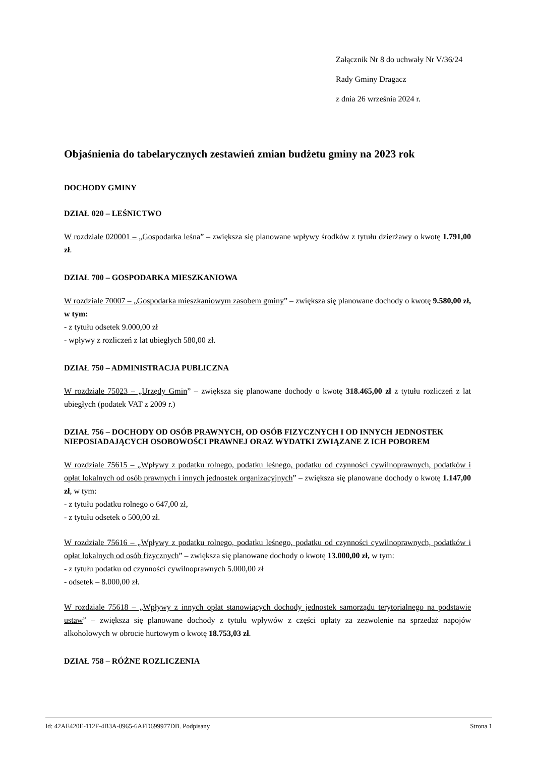Załącznik Nr 8 do uchwały Nr V/36/24
Rady Gminy Dragacz
z dnia 26 września 2024 r.
Objaśnienia do tabelarycznych zestawień zmian budżetu gminy na 2023 rok
DOCHODY GMINY
DZIAŁ 020 – LEŚNICTWO
W rozdziale 020001 – „Gospodarka leśna” – zwiększa się planowane wpływy środków z tytułu dzierżawy o kwotę 1.791,00 zł.
DZIAŁ 700 – GOSPODARKA MIESZKANIOWA
W rozdziale 70007 – „Gospodarka mieszkaniowym zasobem gminy” – zwiększa się planowane dochody o kwotę 9.580,00 zł, w tym:
- z tytułu odsetek 9.000,00 zł
- wpływy z rozliczeń z lat ubiegłych 580,00 zł.
DZIAŁ 750 – ADMINISTRACJA PUBLICZNA
W rozdziale 75023 – „Urzędy Gmin” – zwiększa się planowane dochody o kwotę 318.465,00 zł z tytułu rozliczeń z lat ubiegłych (podatek VAT z 2009 r.)
DZIAŁ 756 – DOCHODY OD OSÓB PRAWNYCH, OD OSÓB FIZYCZNYCH I OD INNYCH JEDNOSTEK NIEPOSIADAJĄCYCH OSOBOWOŚCI PRAWNEJ ORAZ WYDATKI ZWIĄZANE Z ICH POBOREM
W rozdziale 75615 – „Wpływy z podatku rolnego, podatku leśnego, podatku od czynności cywilnoprawnych, podatków i opłat lokalnych od osób prawnych i innych jednostek organizacyjnych” – zwiększa się planowane dochody o kwotę 1.147,00 zł, w tym:
- z tytułu podatku rolnego o 647,00 zł,
- z tytułu odsetek o 500,00 zł.
W rozdziale 75616 – „Wpływy z podatku rolnego, podatku leśnego, podatku od czynności cywilnoprawnych, podatków i opłat lokalnych od osób fizycznych” – zwiększa się planowane dochody o kwotę 13.000,00 zł, w tym:
- z tytułu podatku od czynności cywilnoprawnych 5.000,00 zł
- odsetek – 8.000,00 zł.
W rozdziale 75618 – „Wpływy z innych opłat stanowiących dochody jednostek samorządu terytorialnego na podstawie ustaw” – zwiększa się planowane dochody z tytułu wpływów z części opłaty za zezwolenie na sprzedaż napojów alkoholowych w obrocie hurtowym o kwotę 18.753,03 zł.
DZIAŁ 758 – RÓŻNE ROZLICZENIA
Id: 42AE420E-112F-4B3A-8965-6AFD699977DB. Podpisany Strona 1